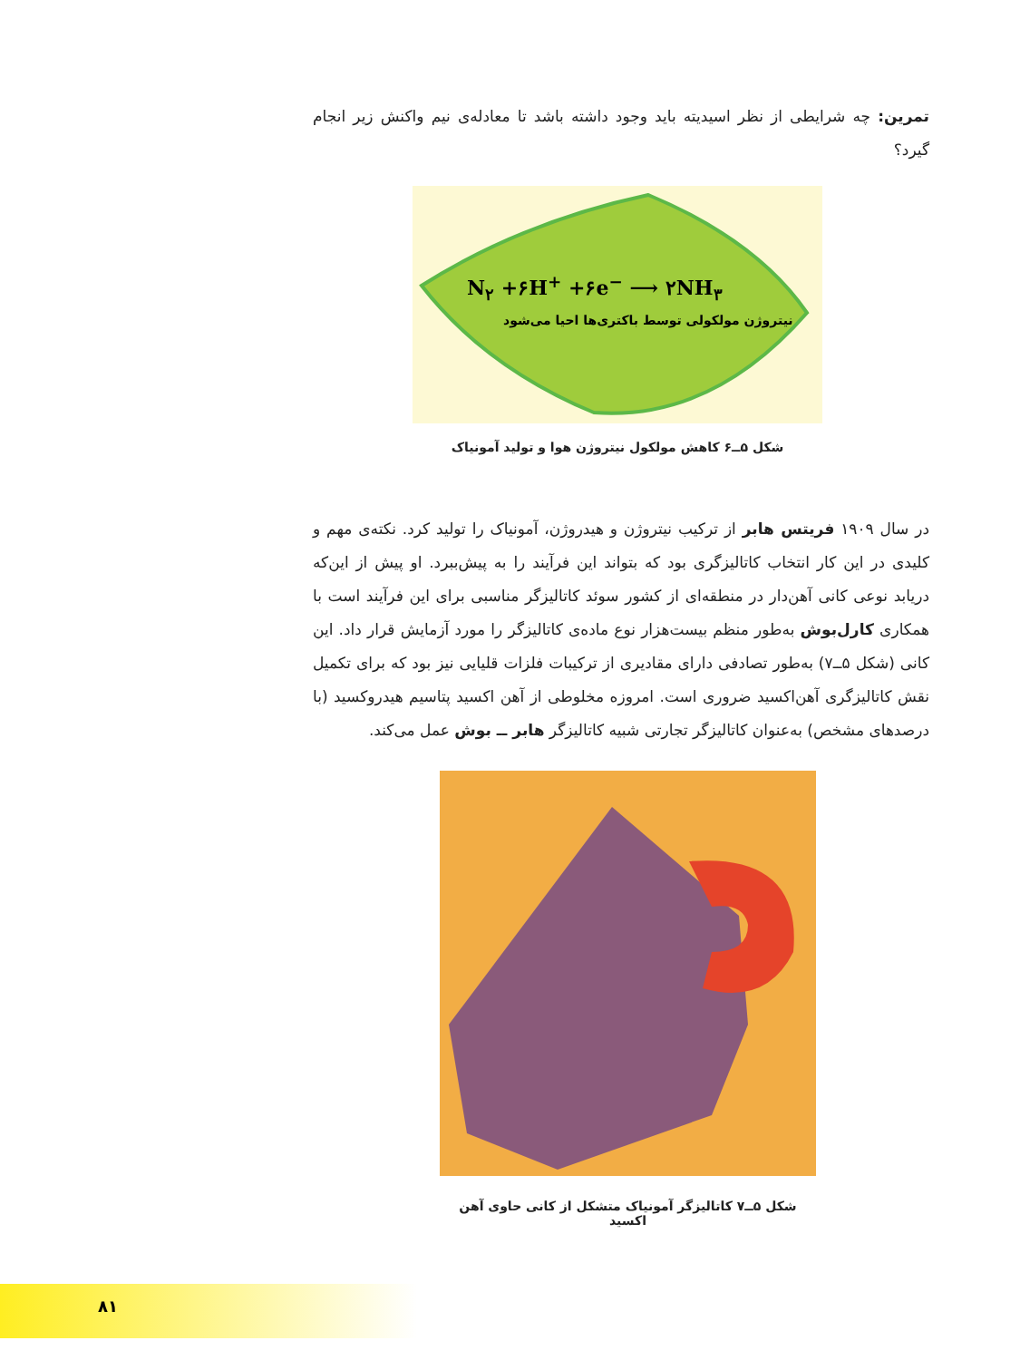تمرین: چه شرایطی از نظر اسیدیته باید وجود داشته باشد تا معادله‌ی نیم واکنش زیر انجام گیرد؟
N<sub>۲</sub> +۶H<sup>+</sup> +۶e<sup>−</sup> ⟶ ۲NH<sub>۳</sub>
نیتروژن مولکولی توسط باکتری‌ها احیا می‌شود
شکل ۵ــ۶ کاهش مولکول نیتروژن هوا و تولید آمونیاک
در سال ۱۹۰۹ فریتس هابر از ترکیب نیتروژن و هیدروژن، آمونیاک را تولید کرد. نکته‌ی مهم و کلیدی در این کار انتخاب کاتالیزگری بود که بتواند این فرآیند را به پیش‌ببرد. او پیش از این‌که دریابد نوعی کانی آهن‌دار در منطقه‌ای از کشور سوئد کاتالیزگر مناسبی برای این فرآیند است با همکاری کارل‌بوش به‌طور منظم بیست‌هزار نوع ماده‌ی کاتالیزگر را مورد آزمایش قرار داد. این کانی (شکل ۵ــ۷) به‌طور تصادفی دارای مقادیری از ترکیبات فلزات قلیایی نیز بود که برای تکمیل نقش کاتالیزگری آهن‌اکسید ضروری است. امروزه مخلوطی از آهن اکسید پتاسیم هیدروکسید (با درصدهای مشخص) به‌عنوان کاتالیزگر تجارتی شبیه کاتالیزگر هابر ــ بوش عمل می‌کند.
شکل ۵ــ۷ کاتالیزگر آمونیاک متشکل از کانی حاوی آهن اکسید
۸۱